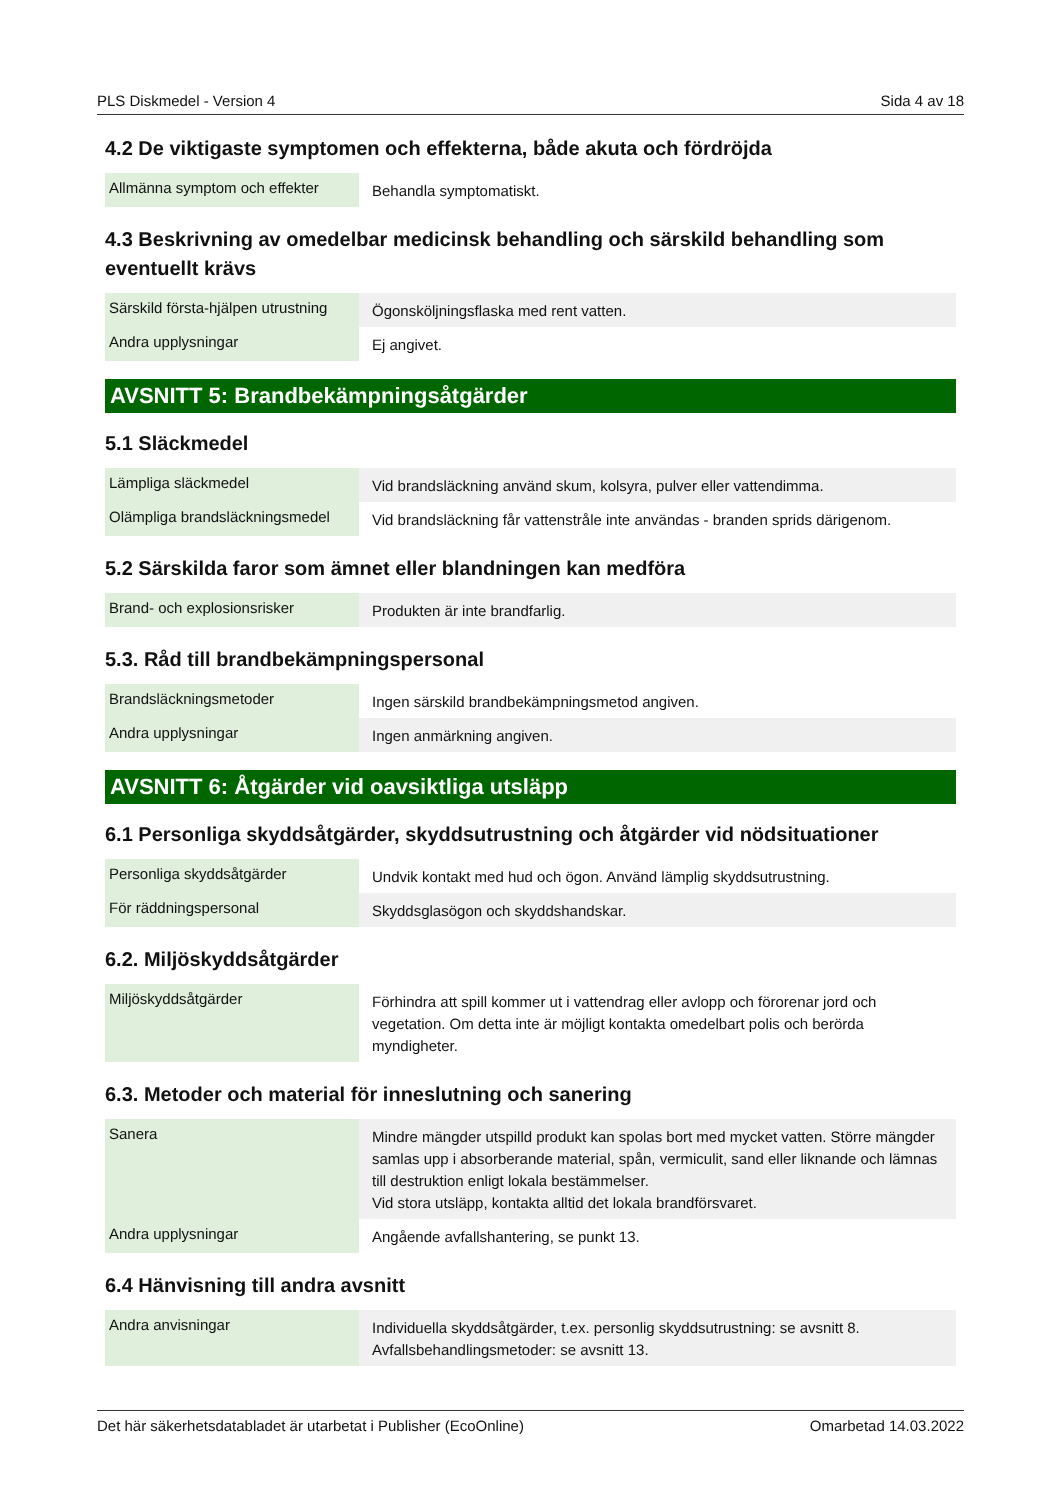PLS Diskmedel - Version 4 Sida 4 av 18
4.2 De viktigaste symptomen och effekterna, både akuta och fördröjda
| Allmänna symptom och effekter | Behandla symptomatiskt. |
4.3 Beskrivning av omedelbar medicinsk behandling och särskild behandling som eventuellt krävs
| Särskild första-hjälpen utrustning | Ögonsköljningsflaska med rent vatten. |
| Andra upplysningar | Ej angivet. |
AVSNITT 5: Brandbekämpningsåtgärder
5.1 Släckmedel
| Lämpliga släckmedel | Vid brandsläckning använd skum, kolsyra, pulver eller vattendimma. |
| Olämpliga brandsläckningsmedel | Vid brandsläckning får vattenstråle inte användas - branden sprids därigenom. |
5.2 Särskilda faror som ämnet eller blandningen kan medföra
| Brand- och explosionsrisker | Produkten är inte brandfarlig. |
5.3. Råd till brandbekämpningspersonal
| Brandsläckningsmetoder | Ingen särskild brandbekämpningsmetod angiven. |
| Andra upplysningar | Ingen anmärkning angiven. |
AVSNITT 6: Åtgärder vid oavsiktliga utsläpp
6.1 Personliga skyddsåtgärder, skyddsutrustning och åtgärder vid nödsituationer
| Personliga skyddsåtgärder | Undvik kontakt med hud och ögon. Använd lämplig skyddsutrustning. |
| För räddningspersonal | Skyddsglasögon och skyddshandskar. |
6.2. Miljöskyddsåtgärder
| Miljöskyddsåtgärder | Förhindra att spill kommer ut i vattendrag eller avlopp och förorenar jord och vegetation. Om detta inte är möjligt kontakta omedelbart polis och berörda myndigheter. |
6.3. Metoder och material för inneslutning och sanering
| Sanera | Mindre mängder utspilld produkt kan spolas bort med mycket vatten. Större mängder samlas upp i absorberande material, spån, vermiculit, sand eller liknande och lämnas till destruktion enligt lokala bestämmelser. Vid stora utsläpp, kontakta alltid det lokala brandförsvaret. |
| Andra upplysningar | Angående avfallshantering, se punkt 13. |
6.4 Hänvisning till andra avsnitt
| Andra anvisningar | Individuella skyddsåtgärder, t.ex. personlig skyddsutrustning: se avsnitt 8. Avfallsbehandlingsmetoder: se avsnitt 13. |
Det här säkerhetsdatabladet är utarbetat i Publisher (EcoOnline) Omarbetad 14.03.2022